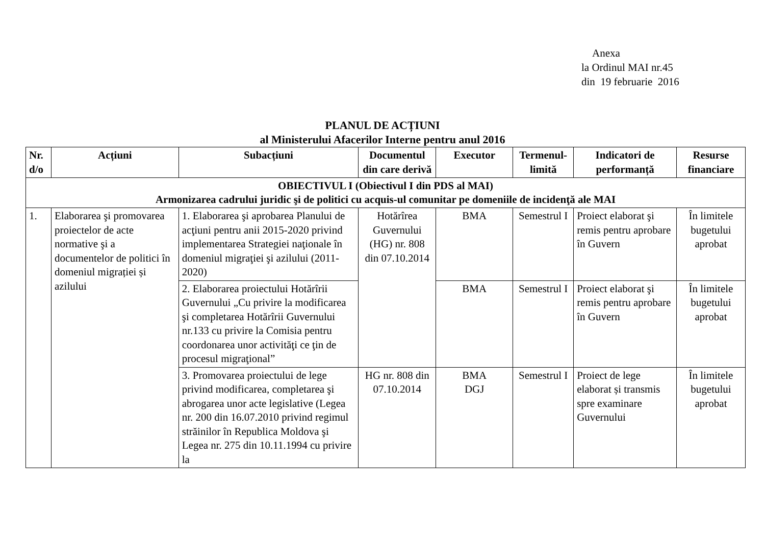Anexa
la Ordinul MAI nr.45
din 19 februarie 2016
PLANUL DE ACȚIUNI
al Ministerului Afacerilor Interne pentru anul 2016
| Nr. d/o | Acțiuni | Subacțiuni | Documentul din care derivă | Executor | Termenul-limită | Indicatori de performanță | Resurse financiare |
| --- | --- | --- | --- | --- | --- | --- | --- |
| OBIECTIVUL I (Obiectivul I din PDS al MAI) Armonizarea cadrului juridic şi de politici cu acquis-ul comunitar pe domeniile de incidenţă ale MAI | | | | | | | |
| 1. | Elaborarea şi promovarea proiectelor de acte normative şi a documentelor de politici în domeniul migrației și azilului | 1. Elaborarea şi aprobarea Planului de acţiuni pentru anii 2015-2020 privind implementarea Strategiei naţionale în domeniul migraţiei şi azilului (2011-2020) | Hotărîrea Guvernului (HG) nr. 808 din 07.10.2014 | BMA | Semestrul I | Proiect elaborat şi remis pentru aprobare în Guvern | În limitele bugetului aprobat |
| | | 2. Elaborarea proiectului Hotărîrii Guvernului „Cu privire la modificarea şi completarea Hotărîrii Guvernului nr.133 cu privire la Comisia pentru coordonarea unor activităţi ce ţin de procesul migraţional” | | BMA | Semestrul I | Proiect elaborat şi remis pentru aprobare în Guvern | În limitele bugetului aprobat |
| | | 3. Promovarea proiectului de lege privind modificarea, completarea şi abrogarea unor acte legislative (Legea nr. 200 din 16.07.2010 privind regimul străinilor în Republica Moldova şi Legea nr. 275 din 10.11.1994 cu privire la | HG nr. 808 din 07.10.2014 | BMA DGJ | Semestrul I | Proiect de lege elaborat și transmis spre examinare Guvernului | În limitele bugetului aprobat |